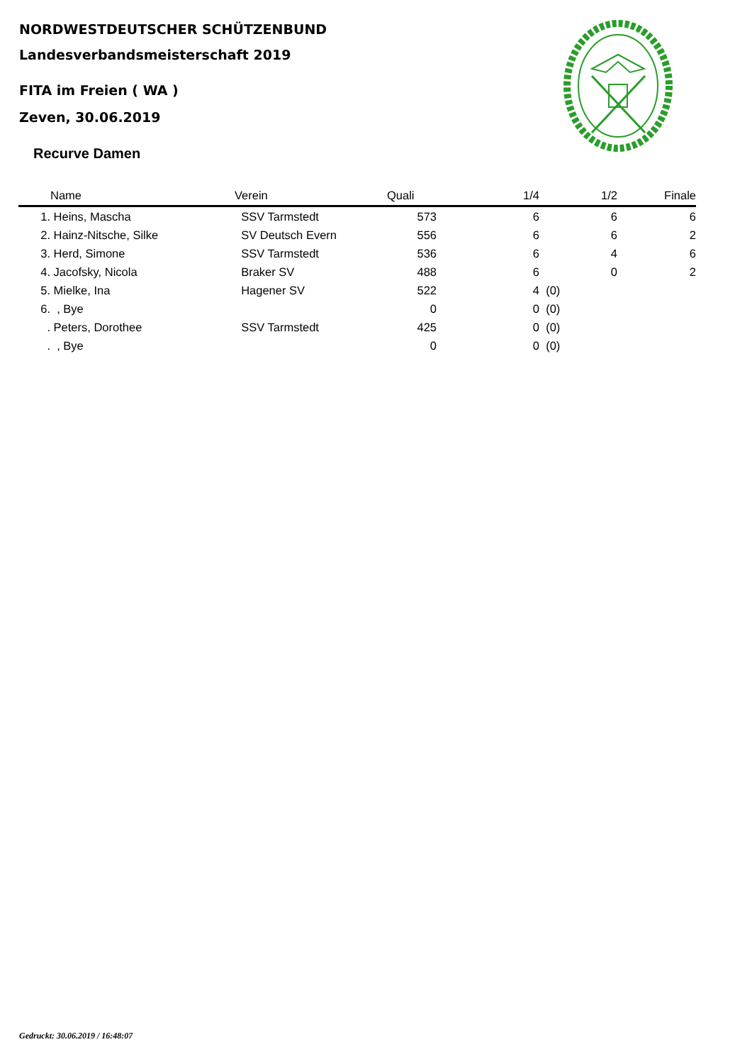NORDWESTDEUTSCHER SCHÜTZENBUND
Landesverbandsmeisterschaft 2019
FITA im Freien ( WA )
Zeven, 30.06.2019
Recurve Damen
| | Name | Verein | Quali | 1/4 | | 1/2 | Finale |
| --- | --- | --- | --- | --- | --- | --- | --- |
| 1. | Heins, Mascha | SSV Tarmstedt | 573 | 6 | | 6 | 6 |
| 2. | Hainz-Nitsche, Silke | SV Deutsch Evern | 556 | 6 | | 6 | 2 |
| 3. | Herd, Simone | SSV Tarmstedt | 536 | 6 | | 4 | 6 |
| 4. | Jacofsky, Nicola | Braker SV | 488 | 6 | | 0 | 2 |
| 5. | Mielke, Ina | Hagener SV | 522 | 4 | (0) | | |
| 6. | , Bye | | 0 | 0 | (0) | | |
| . | Peters, Dorothee | SSV Tarmstedt | 425 | 0 | (0) | | |
| . | , Bye | | 0 | 0 | (0) | | |
Gedruckt: 30.06.2019 / 16:48:07